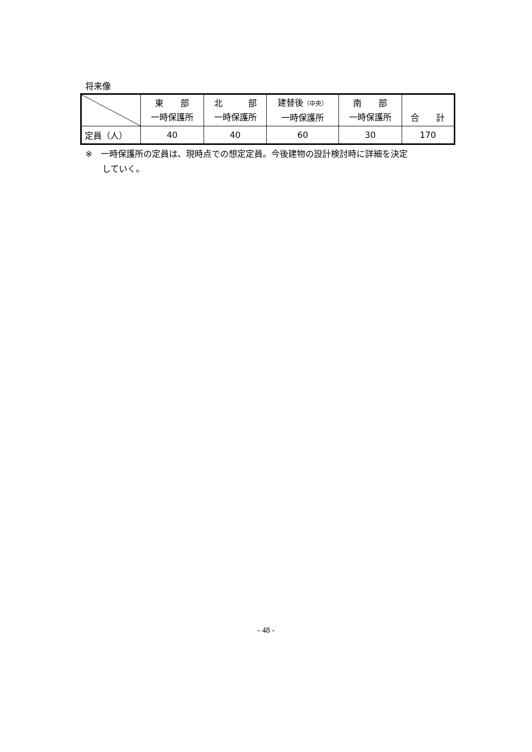将来像
| | 東 部 一時保護所 | 北 部 一時保護所 | 建替後 （中央） 一時保護所 | 南 部 一時保護所 | 合 計 |
| --- | --- | --- | --- | --- | --- |
| 定員（人） | 40 | 40 | 60 | 30 | 170 |
※　一時保護所の定員は、現時点での想定定員。今後建物の設計検討時に詳細を決定
　　していく。
- 48 -